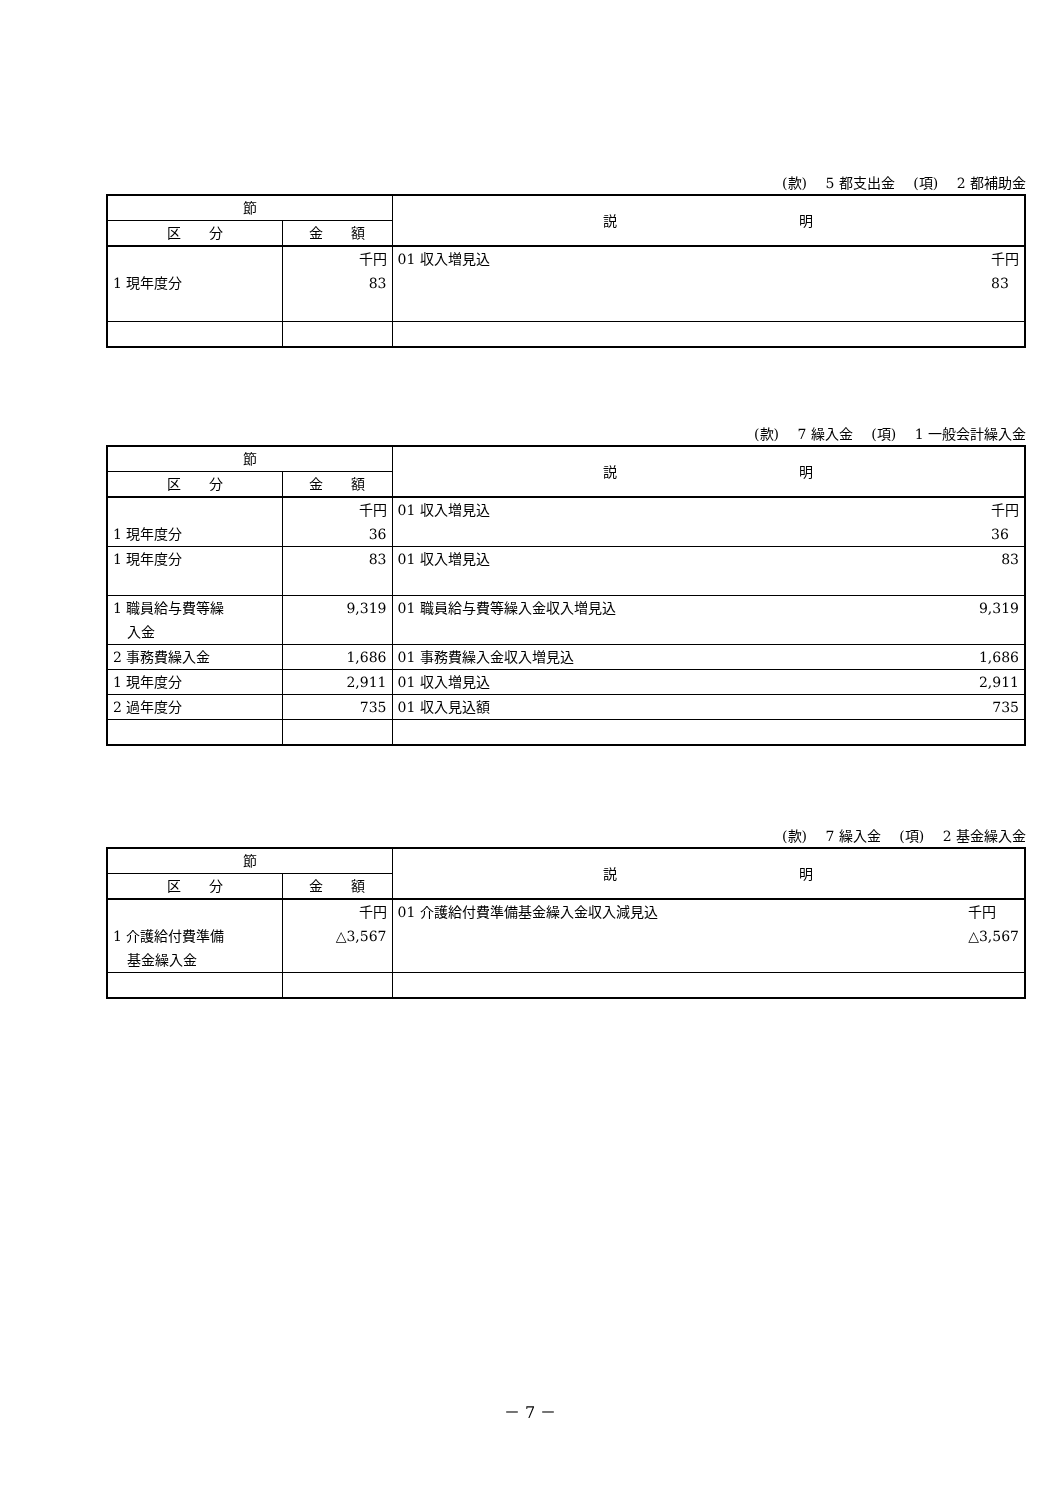(款)　 5 都支出金　 (項)　 2 都補助金
| 節 | | 説 明 |
| --- | --- | --- |
| 区 分 | 金 額 | |
| 1 現年度分 | 千円 83 | 01 収入増見込 千円 83 |
(款)　 7 繰入金　 (項)　 1 一般会計繰入金
| 節 | | 説 明 |
| --- | --- | --- |
| 区 分 | 金 額 | |
| 1 現年度分 | 千円 36 | 01 収入増見込 千円 36 |
| 1 現年度分 | 83 | 01 収入増見込 83 |
| 1 職員給与費等繰 入金 | 9,319 | 01 職員給与費等繰入金収入増見込 9,319 |
| 2 事務費繰入金 | 1,686 | 01 事務費繰入金収入増見込 1,686 |
| 1 現年度分 | 2,911 | 01 収入増見込 2,911 |
| 2 過年度分 | 735 | 01 収入見込額 735 |
(款)　 7 繰入金　 (項)　 2 基金繰入金
| 節 | | 説 明 |
| --- | --- | --- |
| 区 分 | 金 額 | |
| 1 介護給付費準備 基金繰入金 | 千円 △3,567 | 01 介護給付費準備基金繰入金収入減見込 千円 △3,567 |
－ 7 －